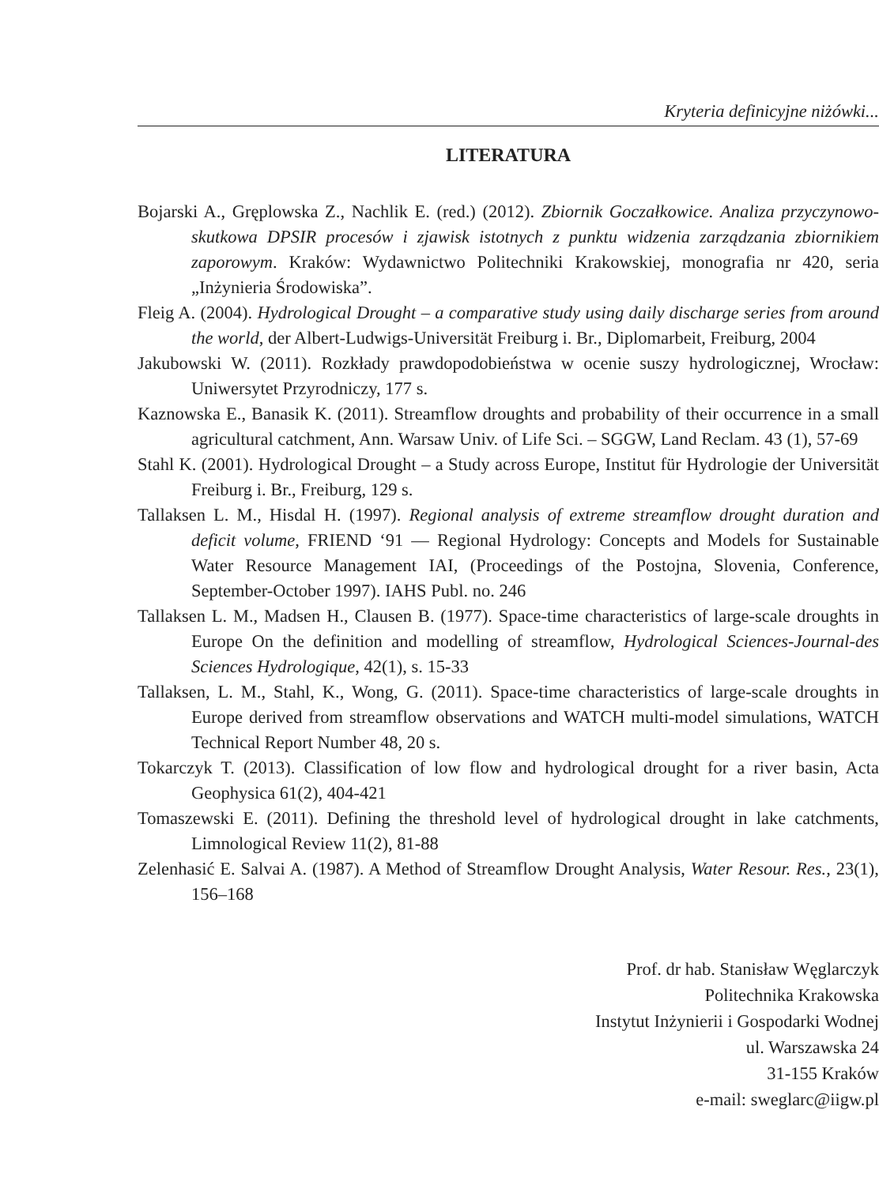Kryteria definicyjne niżówki...
LITERATURA
Bojarski A., Gręplowska Z., Nachlik E. (red.) (2012). Zbiornik Goczałkowice. Analiza przyczynowo-skutkowa DPSIR procesów i zjawisk istotnych z punktu widzenia zarządzania zbiornikiem zaporowym. Kraków: Wydawnictwo Politechniki Krakowskiej, monografia nr 420, seria „Inżynieria Środowiska”.
Fleig A. (2004). Hydrological Drought – a comparative study using daily discharge series from around the world, der Albert-Ludwigs-Universität Freiburg i. Br., Diplomarbeit, Freiburg, 2004
Jakubowski W. (2011). Rozkłady prawdopodobieństwa w ocenie suszy hydrologicznej, Wrocław: Uniwersytet Przyrodniczy, 177 s.
Kaznowska E., Banasik K. (2011). Streamflow droughts and probability of their occurrence in a small agricultural catchment, Ann. Warsaw Univ. of Life Sci. – SGGW, Land Reclam. 43 (1), 57-69
Stahl K. (2001). Hydrological Drought – a Study across Europe, Institut für Hydrologie der Universität Freiburg i. Br., Freiburg, 129 s.
Tallaksen L. M., Hisdal H. (1997). Regional analysis of extreme streamflow drought duration and deficit volume, FRIEND ‘91 — Regional Hydrology: Concepts and Models for Sustainable Water Resource Management IAI, (Proceedings of the Postojna, Slovenia, Conference, September-October 1997). IAHS Publ. no. 246
Tallaksen L. M., Madsen H., Clausen B. (1977). Space-time characteristics of large-scale droughts in Europe On the definition and modelling of streamflow, Hydrological Sciences-Journal-des Sciences Hydrologique, 42(1), s. 15-33
Tallaksen, L. M., Stahl, K., Wong, G. (2011). Space-time characteristics of large-scale droughts in Europe derived from streamflow observations and WATCH multi-model simulations, WATCH Technical Report Number 48, 20 s.
Tokarczyk T. (2013). Classification of low flow and hydrological drought for a river basin, Acta Geophysica 61(2), 404-421
Tomaszewski E. (2011). Defining the threshold level of hydrological drought in lake catchments, Limnological Review 11(2), 81-88
Zelenhasić E. Salvai A. (1987). A Method of Streamflow Drought Analysis, Water Resour. Res., 23(1), 156–168
Prof. dr hab. Stanisław Węglarczyk
Politechnika Krakowska
Instytut Inżynierii i Gospodarki Wodnej
ul. Warszawska 24
31-155 Kraków
e-mail: sweglarc@iigw.pl